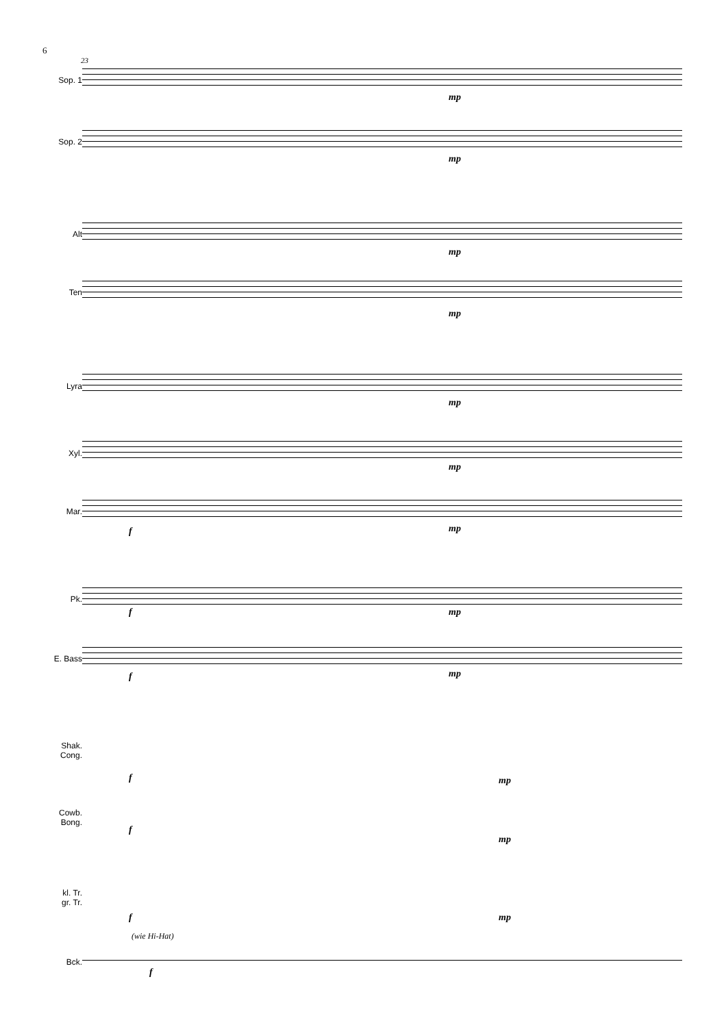6
23
Sop. 1
mp
Sop. 2
mp
Alt
mp
Ten
mp
Lyra
mp
Xyl.
mp
Mar.
f mp
Pk.
f mp
E. Bass
f mp
Shak.
Cong.
f mp
Cowb.
Bong.
f
mp
kl. Tr.
gr. Tr.
f mp
(wie Hi-Hat)
Bck.
f